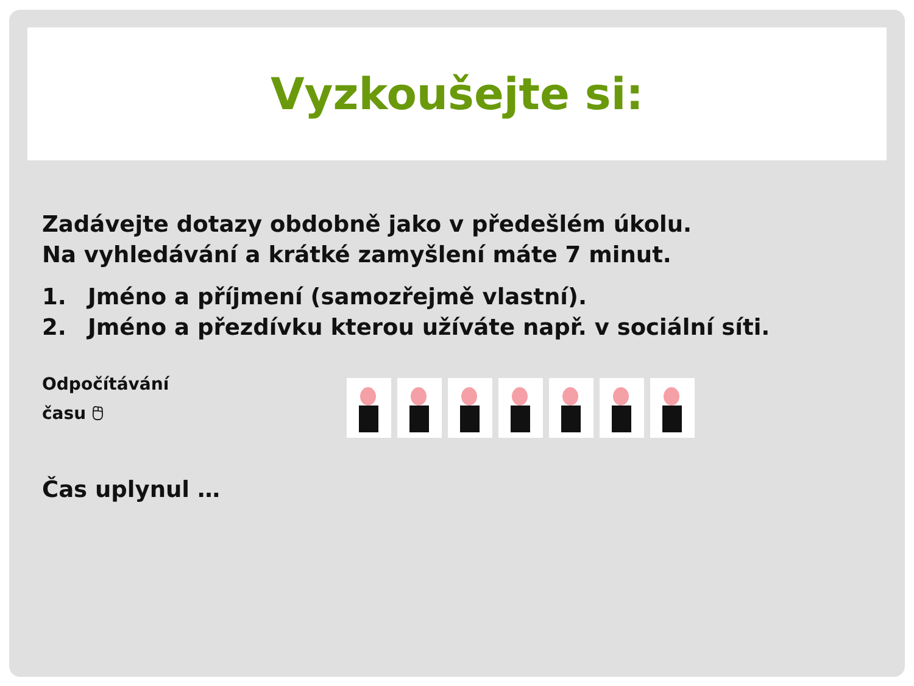Vyzkoušejte si:
Zadávejte dotazy obdobně jako v předešlém úkolu.
Na vyhledávání a krátké zamyšlení máte 7 minut.
1. Jméno a příjmení (samozřejmě vlastní).
2. Jméno a přezdívku kterou užíváte např. v sociální síti.
Odpočítávání
času 🖰
Čas uplynul …